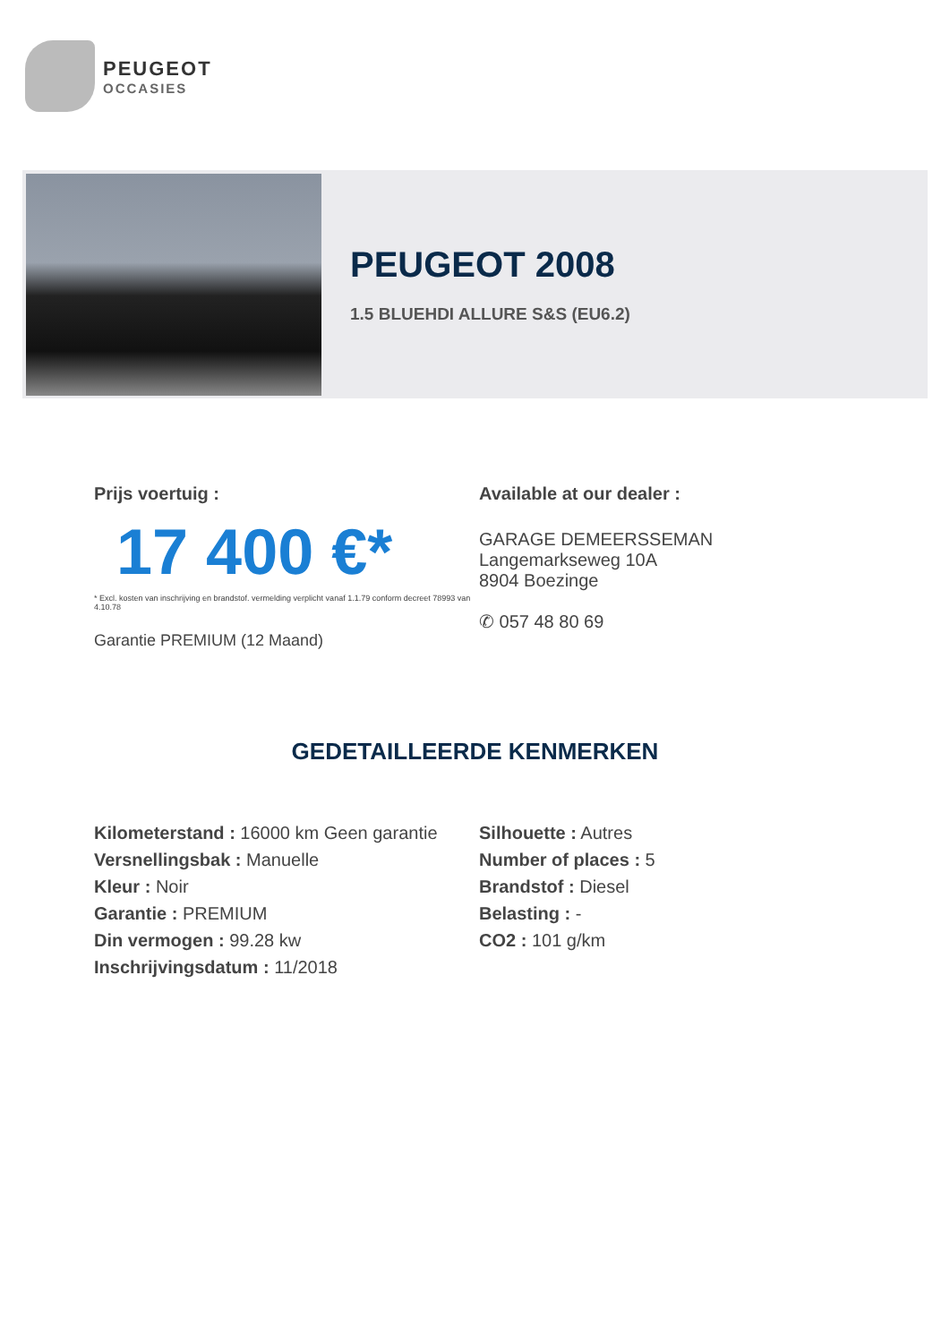PEUGEOT
OCCASIES
PEUGEOT 2008
1.5 BLUEHDI ALLURE S&S (EU6.2)
Prijs voertuig :
17 400 €*
* Excl. kosten van inschrijving en brandstof. vermelding verplicht vanaf 1.1.79 conform decreet 78993 van 4.10.78
Garantie PREMIUM (12 Maand)
Available at our dealer :
GARAGE DEMEERSSEMAN
Langemarkseweg 10A
8904 Boezinge
✆ 057 48 80 69
GEDETAILLEERDE KENMERKEN
Kilometerstand : 16000 km Geen garantie
Versnellingsbak : Manuelle
Kleur : Noir
Garantie : PREMIUM
Din vermogen : 99.28 kw
Inschrijvingsdatum : 11/2018
Silhouette : Autres
Number of places : 5
Brandstof : Diesel
Belasting : -
CO2 : 101 g/km